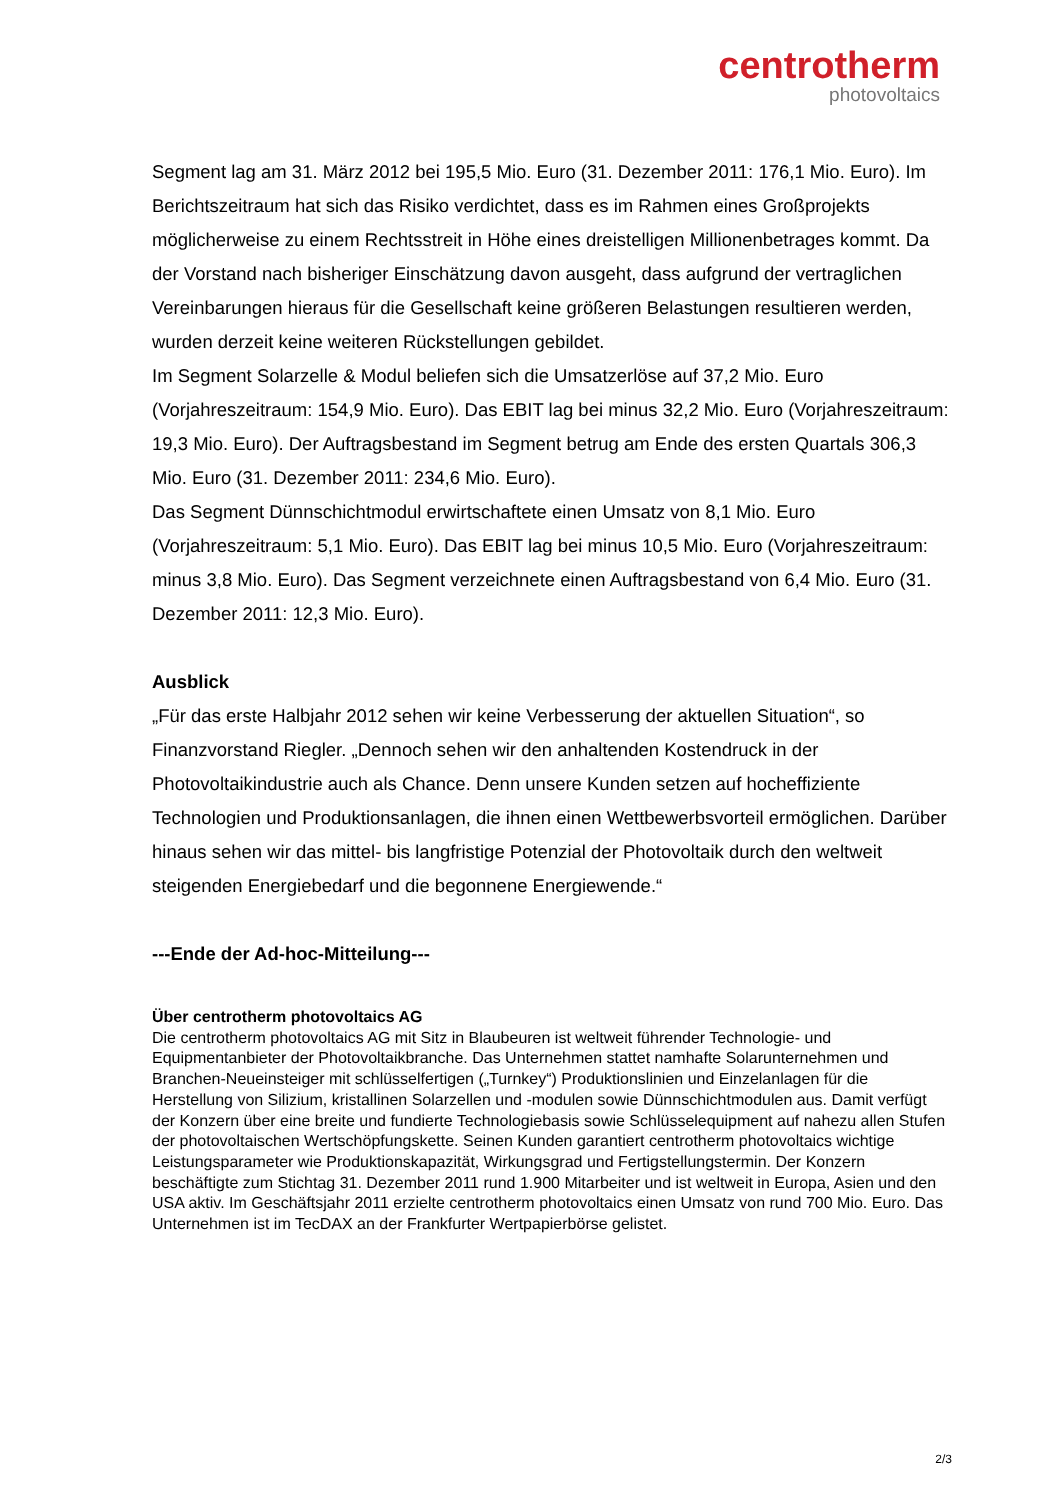centrotherm
photovoltaics
Segment lag am 31. März 2012 bei 195,5 Mio. Euro (31. Dezember 2011: 176,1 Mio. Euro). Im Berichtszeitraum hat sich das Risiko verdichtet, dass es im Rahmen eines Großprojekts möglicherweise zu einem Rechtsstreit in Höhe eines dreistelligen Millionenbetrages kommt. Da der Vorstand nach bisheriger Einschätzung davon ausgeht, dass aufgrund der vertraglichen Vereinbarungen hieraus für die Gesellschaft keine größeren Belastungen resultieren werden, wurden derzeit keine weiteren Rückstellungen gebildet.
Im Segment Solarzelle & Modul beliefen sich die Umsatzerlöse auf 37,2 Mio. Euro (Vorjahreszeitraum: 154,9 Mio. Euro). Das EBIT lag bei minus 32,2 Mio. Euro (Vorjahreszeitraum: 19,3 Mio. Euro). Der Auftragsbestand im Segment betrug am Ende des ersten Quartals 306,3 Mio. Euro (31. Dezember 2011: 234,6 Mio. Euro).
Das Segment Dünnschichtmodul erwirtschaftete einen Umsatz von 8,1 Mio. Euro (Vorjahreszeitraum: 5,1 Mio. Euro). Das EBIT lag bei minus 10,5 Mio. Euro (Vorjahreszeitraum: minus 3,8 Mio. Euro). Das Segment verzeichnete einen Auftragsbestand von 6,4 Mio. Euro (31. Dezember 2011: 12,3 Mio. Euro).
Ausblick
„Für das erste Halbjahr 2012 sehen wir keine Verbesserung der aktuellen Situation“, so Finanzvorstand Riegler. „Dennoch sehen wir den anhaltenden Kostendruck in der Photovoltaikindustrie auch als Chance. Denn unsere Kunden setzen auf hocheffiziente Technologien und Produktionsanlagen, die ihnen einen Wettbewerbsvorteil ermöglichen. Darüber hinaus sehen wir das mittel- bis langfristige Potenzial der Photovoltaik durch den weltweit steigenden Energiebedarf und die begonnene Energiewende.“
---Ende der Ad-hoc-Mitteilung---
Über centrotherm photovoltaics AG
Die centrotherm photovoltaics AG mit Sitz in Blaubeuren ist weltweit führender Technologie- und Equipmentanbieter der Photovoltaikbranche. Das Unternehmen stattet namhafte Solarunternehmen und Branchen-Neueinsteiger mit schlüsselfertigen („Turnkey“) Produktionslinien und Einzelanlagen für die Herstellung von Silizium, kristallinen Solarzellen und -modulen sowie Dünnschichtmodulen aus. Damit verfügt der Konzern über eine breite und fundierte Technologiebasis sowie Schlüsselequipment auf nahezu allen Stufen der photovoltaischen Wertschöpfungskette. Seinen Kunden garantiert centrotherm photovoltaics wichtige Leistungsparameter wie Produktionskapazität, Wirkungsgrad und Fertigstellungstermin. Der Konzern beschäftigte zum Stichtag 31. Dezember 2011 rund 1.900 Mitarbeiter und ist weltweit in Europa, Asien und den USA aktiv. Im Geschäftsjahr 2011 erzielte centrotherm photovoltaics einen Umsatz von rund 700 Mio. Euro. Das Unternehmen ist im TecDAX an der Frankfurter Wertpapierbörse gelistet.
2/3